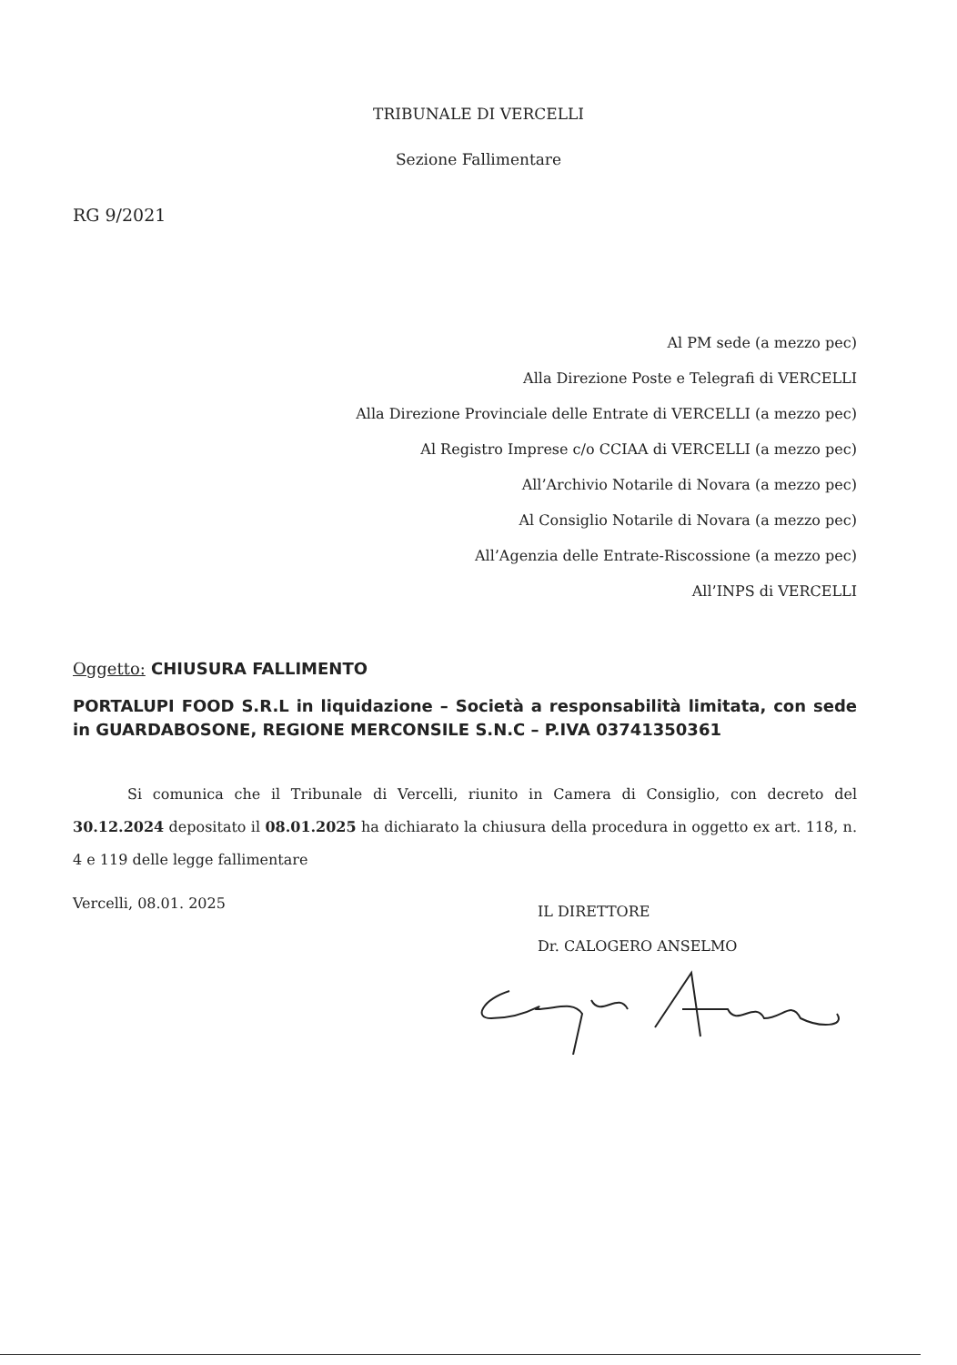TRIBUNALE DI VERCELLI
Sezione Fallimentare
RG 9/2021
Al PM sede (a mezzo pec)
Alla Direzione Poste e Telegrafi di VERCELLI
Alla Direzione Provinciale delle Entrate di VERCELLI (a mezzo pec)
Al Registro Imprese c/o CCIAA di VERCELLI (a mezzo pec)
All’Archivio Notarile di Novara (a mezzo pec)
Al Consiglio Notarile di Novara (a mezzo pec)
All’Agenzia delle Entrate-Riscossione (a mezzo pec)
All’INPS di VERCELLI
Oggetto: CHIUSURA FALLIMENTO
PORTALUPI FOOD S.R.L in liquidazione – Società a responsabilità limitata, con sede in GUARDABOSONE, REGIONE MERCONSILE S.N.C – P.IVA 03741350361
Si comunica che il Tribunale di Vercelli, riunito in Camera di Consiglio, con decreto del 30.12.2024 depositato il 08.01.2025 ha dichiarato la chiusura della procedura in oggetto ex art. 118, n. 4 e 119 delle legge fallimentare
Vercelli, 08.01. 2025
IL DIRETTORE
Dr. CALOGERO ANSELMO